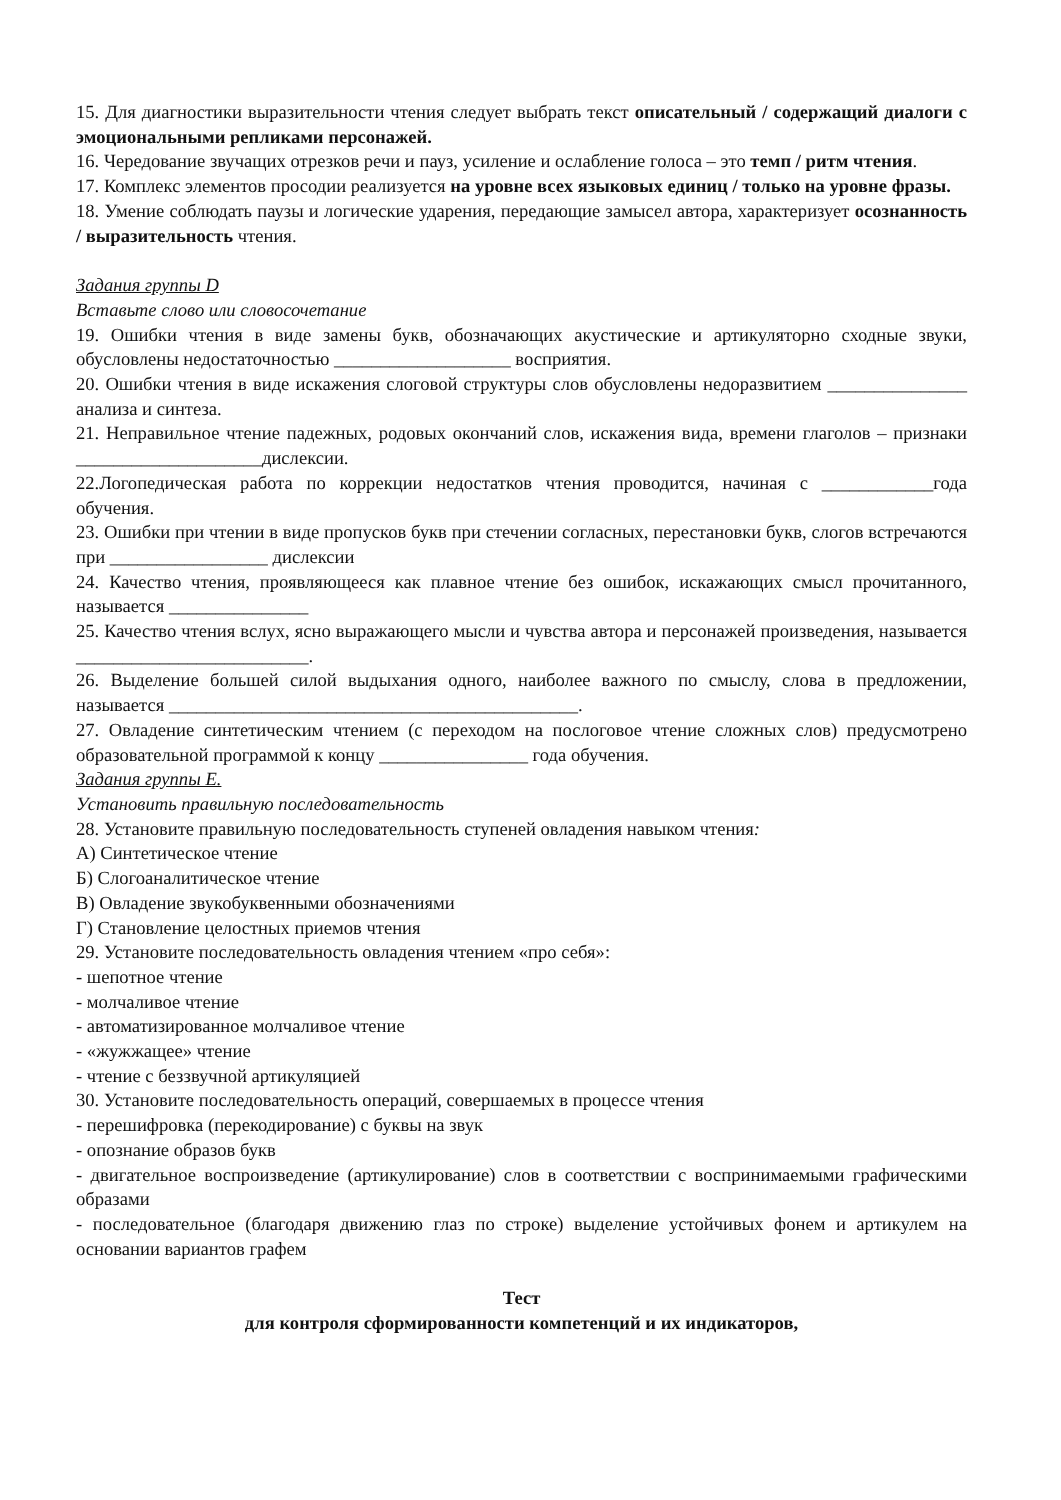15. Для диагностики выразительности чтения следует выбрать текст описательный / содержащий диалоги с эмоциональными репликами персонажей.
16. Чередование звучащих отрезков речи и пауз, усиление и ослабление голоса – это темп / ритм чтения.
17. Комплекс элементов просодии реализуется на уровне всех языковых единиц / только на уровне фразы.
18. Умение соблюдать паузы и логические ударения, передающие замысел автора, характеризует осознанность / выразительность чтения.
Задания группы D
Вставьте слово или словосочетание
19. Ошибки чтения в виде замены букв, обозначающих акустические и артикуляторно сходные звуки, обусловлены недостаточностью ___________________ восприятия.
20. Ошибки чтения в виде искажения слоговой структуры слов обусловлены недоразвитием _______________ анализа и синтеза.
21. Неправильное чтение падежных, родовых окончаний слов, искажения вида, времени глаголов – признаки ____________________дислексии.
22.Логопедическая работа по коррекции недостатков чтения проводится, начиная с ____________года обучения.
23. Ошибки при чтении в виде пропусков букв при стечении согласных, перестановки букв, слогов встречаются при _________________ дислексии
24. Качество чтения, проявляющееся как плавное чтение без ошибок, искажающих смысл прочитанного, называется _______________
25. Качество чтения вслух, ясно выражающего мысли и чувства автора и персонажей произведения, называется _________________________.
26. Выделение большей силой выдыхания одного, наиболее важного по смыслу, слова в предложении, называется ____________________________________________.
27. Овладение синтетическим чтением (с переходом на послоговое чтение сложных слов) предусмотрено образовательной программой к концу ________________ года обучения.
Задания группы E.
Установить правильную последовательность
28. Установите правильную последовательность ступеней овладения навыком чтения:
А) Синтетическое чтение
Б) Слогоаналитическое чтение
В) Овладение звукобуквенными обозначениями
Г) Становление целостных приемов чтения
29. Установите последовательность овладения чтением «про себя»:
- шепотное чтение
- молчаливое чтение
- автоматизированное молчаливое чтение
- «жужжащее» чтение
- чтение с беззвучной артикуляцией
30. Установите последовательность операций, совершаемых в процессе чтения
- перешифровка (перекодирование) с буквы на звук
- опознание образов букв
- двигательное воспроизведение (артикулирование) слов в соответствии с воспринимаемыми графическими образами
- последовательное (благодаря движению глаз по строке) выделение устойчивых фонем и артикулем на основании вариантов графем
Тест
для контроля сформированности компетенций и их индикаторов,